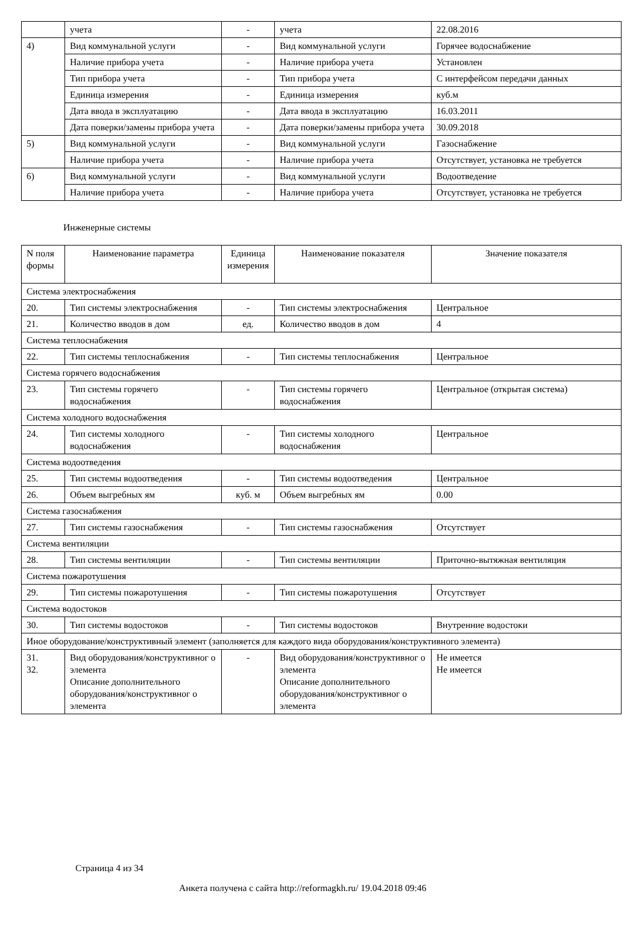| | учета | - | учета | 22.08.2016 |
| 4) | Вид коммунальной услуги | - | Вид коммунальной услуги | Горячее водоснабжение |
| | Наличие прибора учета | - | Наличие прибора учета | Установлен |
| | Тип прибора учета | - | Тип прибора учета | С интерфейсом передачи данных |
| | Единица измерения | - | Единица измерения | куб.м |
| | Дата ввода в эксплуатацию | - | Дата ввода в эксплуатацию | 16.03.2011 |
| | Дата поверки/замены прибора учета | - | Дата поверки/замены прибора учета | 30.09.2018 |
| 5) | Вид коммунальной услуги | - | Вид коммунальной услуги | Газоснабжение |
| | Наличие прибора учета | - | Наличие прибора учета | Отсутствует, установка не требуется |
| 6) | Вид коммунальной услуги | - | Вид коммунальной услуги | Водоотведение |
| | Наличие прибора учета | - | Наличие прибора учета | Отсутствует, установка не требуется |
Инженерные системы
| N поля формы | Наименование параметра | Единица измерения | Наименование показателя | Значение показателя |
| --- | --- | --- | --- | --- |
| Система электроснабжения | | | | |
| 20. | Тип системы электроснабжения | - | Тип системы электроснабжения | Центральное |
| 21. | Количество вводов в дом | ед. | Количество вводов в дом | 4 |
| Система теплоснабжения | | | | |
| 22. | Тип системы теплоснабжения | - | Тип системы теплоснабжения | Центральное |
| Система горячего водоснабжения | | | | |
| 23. | Тип системы горячего водоснабжения | - | Тип системы горячего водоснабжения | Центральное (открытая система) |
| Система холодного водоснабжения | | | | |
| 24. | Тип системы холодного водоснабжения | - | Тип системы холодного водоснабжения | Центральное |
| Система водоотведения | | | | |
| 25. | Тип системы водоотведения | - | Тип системы водоотведения | Центральное |
| 26. | Объем выгребных ям | куб. м | Объем выгребных ям | 0.00 |
| Система газоснабжения | | | | |
| 27. | Тип системы газоснабжения | - | Тип системы газоснабжения | Отсутствует |
| Система вентиляции | | | | |
| 28. | Тип системы вентиляции | - | Тип системы вентиляции | Приточно-вытяжная вентиляция |
| Система пожаротушения | | | | |
| 29. | Тип системы пожаротушения | - | Тип системы пожаротушения | Отсутствует |
| Система водостоков | | | | |
| 30. | Тип системы водостоков | - | Тип системы водостоков | Внутренние водостоки |
| Иное оборудование/конструктивный элемент (заполняется для каждого вида оборудования/конструктивного элемента) | | | | |
| 31. 32. | Вид оборудования/конструктивног о элемента Описание дополнительного оборудования/конструктивног о элемента | - | Вид оборудования/конструктивног о элемента Описание дополнительного оборудования/конструктивног о элемента | Не имеется Не имеется |
Страница 4 из 34
Анкета получена с сайта http://reformagkh.ru/ 19.04.2018 09:46